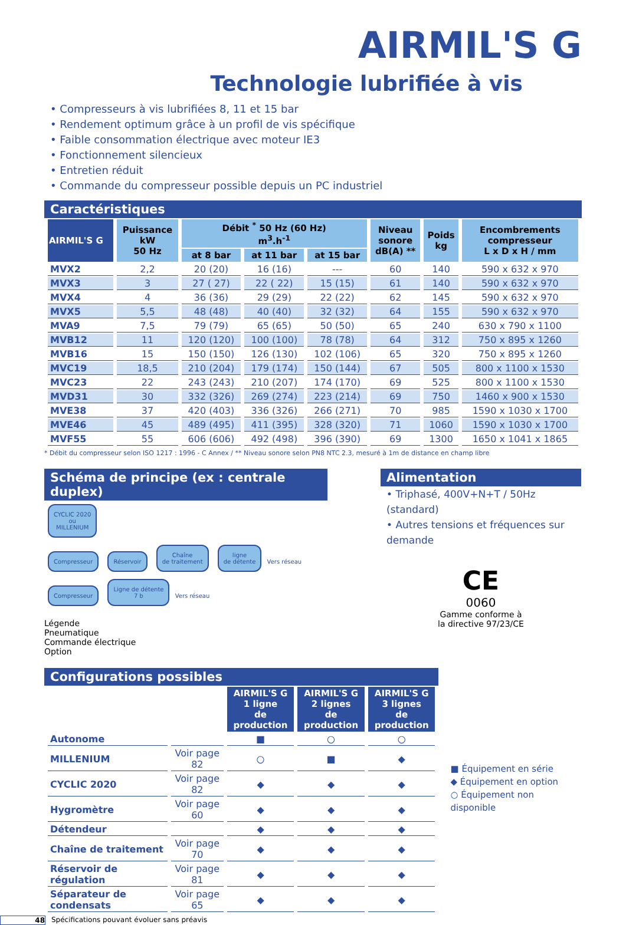AIRMIL'S G
Technologie lubrifiée à vis
• Compresseurs à vis lubrifiées 8, 11 et 15 bar
• Rendement optimum grâce à un profil de vis spécifique
• Faible consommation électrique avec moteur IE3
• Fonctionnement silencieux
• Entretien réduit
• Commande du compresseur possible depuis un PC industriel
Caractéristiques
| AIRMIL'S G | Puissance kW 50 Hz | Débit <sup>*</sup> 50 Hz (60 Hz) m<sup>3</sup>.h<sup>-1</sup> | | | Niveau sonore dB(A) ** | Poids kg | Encombrements compresseur L x D x H / mm |
| --- | --- | --- | --- | --- | --- | --- | --- |
| | | at 8 bar | at 11 bar | at 15 bar | | | |
| MVX2 | 2,2 | 20 (20) | 16 (16) | --- | 60 | 140 | 590 x 632 x 970 |
| MVX3 | 3 | 27 ( 27) | 22 ( 22) | 15 (15) | 61 | 140 | 590 x 632 x 970 |
| MVX4 | 4 | 36 (36) | 29 (29) | 22 (22) | 62 | 145 | 590 x 632 x 970 |
| MVX5 | 5,5 | 48 (48) | 40 (40) | 32 (32) | 64 | 155 | 590 x 632 x 970 |
| MVA9 | 7,5 | 79 (79) | 65 (65) | 50 (50) | 65 | 240 | 630 x 790 x 1100 |
| MVB12 | 11 | 120 (120) | 100 (100) | 78 (78) | 64 | 312 | 750 x 895 x 1260 |
| MVB16 | 15 | 150 (150) | 126 (130) | 102 (106) | 65 | 320 | 750 x 895 x 1260 |
| MVC19 | 18,5 | 210 (204) | 179 (174) | 150 (144) | 67 | 505 | 800 x 1100 x 1530 |
| MVC23 | 22 | 243 (243) | 210 (207) | 174 (170) | 69 | 525 | 800 x 1100 x 1530 |
| MVD31 | 30 | 332 (326) | 269 (274) | 223 (214) | 69 | 750 | 1460 x 900 x 1530 |
| MVE38 | 37 | 420 (403) | 336 (326) | 266 (271) | 70 | 985 | 1590 x 1030 x 1700 |
| MVE46 | 45 | 489 (495) | 411 (395) | 328 (320) | 71 | 1060 | 1590 x 1030 x 1700 |
| MVF55 | 55 | 606 (606) | 492 (498) | 396 (390) | 69 | 1300 | 1650 x 1041 x 1865 |
* Débit du compresseur selon ISO 1217 : 1996 - C Annex / ** Niveau sonore selon PN8 NTC 2.3, mesuré à 1m de distance en champ libre
Schéma de principe (ex : centrale duplex)
CYCLIC 2020
ou
MILLENIUM
Compresseur Réservoir Chaîne
de traitement ligne
de détente Vers réseau
Compresseur Ligne de détente
7 b Vers réseau
Légende
Pneumatique
Commande électrique
Option
Alimentation
• Triphasé, 400V+N+T / 50Hz (standard)
• Autres tensions et fréquences sur demande
CE
0060
Gamme conforme à
la directive 97/23/CE
Configurations possibles
| | | AIRMIL'S G 1 ligne de production | AIRMIL'S G 2 lignes de production | AIRMIL'S G 3 lignes de production |
| Autonome | | ■ | ○ | ○ |
| MILLENIUM | Voir page 82 | ○ | ■ | ◆ |
| CYCLIC 2020 | Voir page 82 | ◆ | ◆ | ◆ |
| Hygromètre | Voir page 60 | ◆ | ◆ | ◆ |
| Détendeur | | ◆ | ◆ | ◆ |
| Chaîne de traitement | Voir page 70 | ◆ | ◆ | ◆ |
| Réservoir de régulation | Voir page 81 | ◆ | ◆ | ◆ |
| Séparateur de condensats | Voir page 65 | ◆ | ◆ | ◆ |
■ Équipement en série
◆ Équipement en option
○ Équipement non disponible
48 Spécifications pouvant évoluer sans préavis